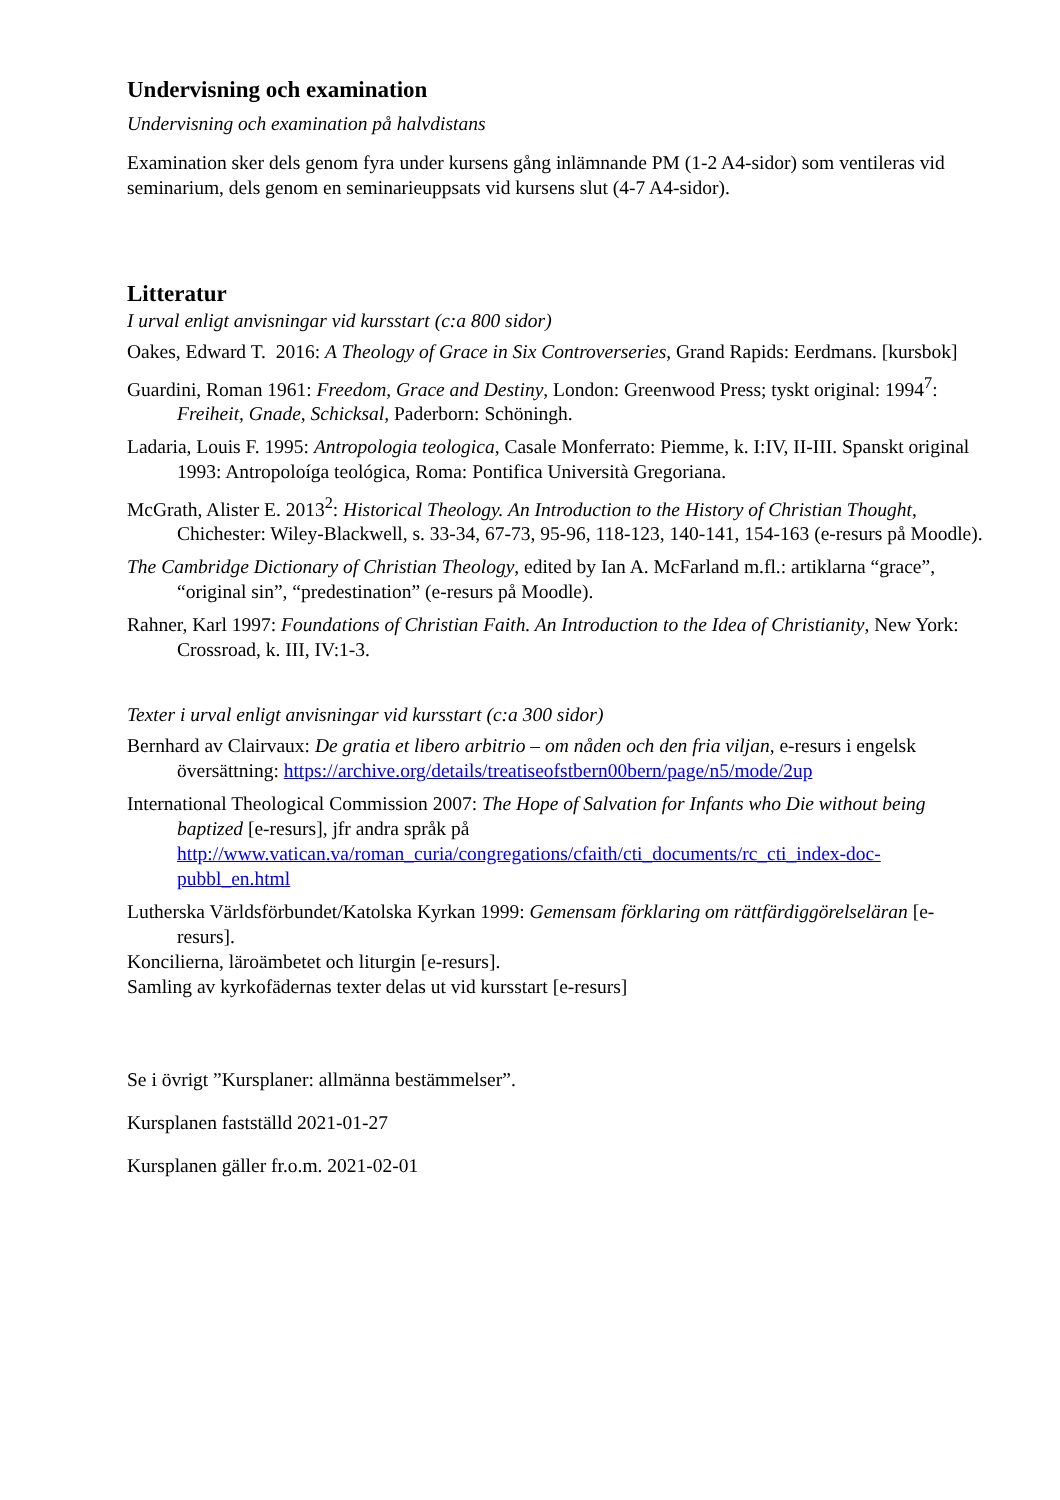Undervisning och examination
Undervisning och examination på halvdistans
Examination sker dels genom fyra under kursens gång inlämnande PM (1-2 A4-sidor) som ventileras vid seminarium, dels genom en seminarieuppsats vid kursens slut (4-7 A4-sidor).
Litteratur
I urval enligt anvisningar vid kursstart (c:a 800 sidor)
Oakes, Edward T. 2016: A Theology of Grace in Six Controverseries, Grand Rapids: Eerdmans. [kursbok]
Guardini, Roman 1961: Freedom, Grace and Destiny, London: Greenwood Press; tyskt original: 1994<sup>7</sup>: Freiheit, Gnade, Schicksal, Paderborn: Schöningh.
Ladaria, Louis F. 1995: Antropologia teologica, Casale Monferrato: Piemme, k. I:IV, II-III. Spanskt original 1993: Antropoloíga teológica, Roma: Pontifica Università Gregoriana.
McGrath, Alister E. 2013<sup>2</sup>: Historical Theology. An Introduction to the History of Christian Thought, Chichester: Wiley-Blackwell, s. 33-34, 67-73, 95-96, 118-123, 140-141, 154-163 (e-resurs på Moodle).
The Cambridge Dictionary of Christian Theology, edited by Ian A. McFarland m.fl.: artiklarna “grace”, “original sin”, “predestination” (e-resurs på Moodle).
Rahner, Karl 1997: Foundations of Christian Faith. An Introduction to the Idea of Christianity, New York: Crossroad, k. III, IV:1-3.
Texter i urval enligt anvisningar vid kursstart (c:a 300 sidor)
Bernhard av Clairvaux: De gratia et libero arbitrio – om nåden och den fria viljan, e-resurs i engelsk översättning: https://archive.org/details/treatiseofstbern00bern/page/n5/mode/2up
International Theological Commission 2007: The Hope of Salvation for Infants who Die without being baptized [e-resurs], jfr andra språk på http://www.vatican.va/roman_curia/congregations/cfaith/cti_documents/rc_cti_index-doc-pubbl_en.html
Lutherska Världsförbundet/Katolska Kyrkan 1999: Gemensam förklaring om rättfärdiggörelseläran [e-resurs].
Koncilierna, läroämbetet och liturgin [e-resurs].
Samling av kyrkofädernas texter delas ut vid kursstart [e-resurs]
Se i övrigt ”Kursplaner: allmänna bestämmelser”.
Kursplanen fastställd 2021-01-27
Kursplanen gäller fr.o.m. 2021-02-01